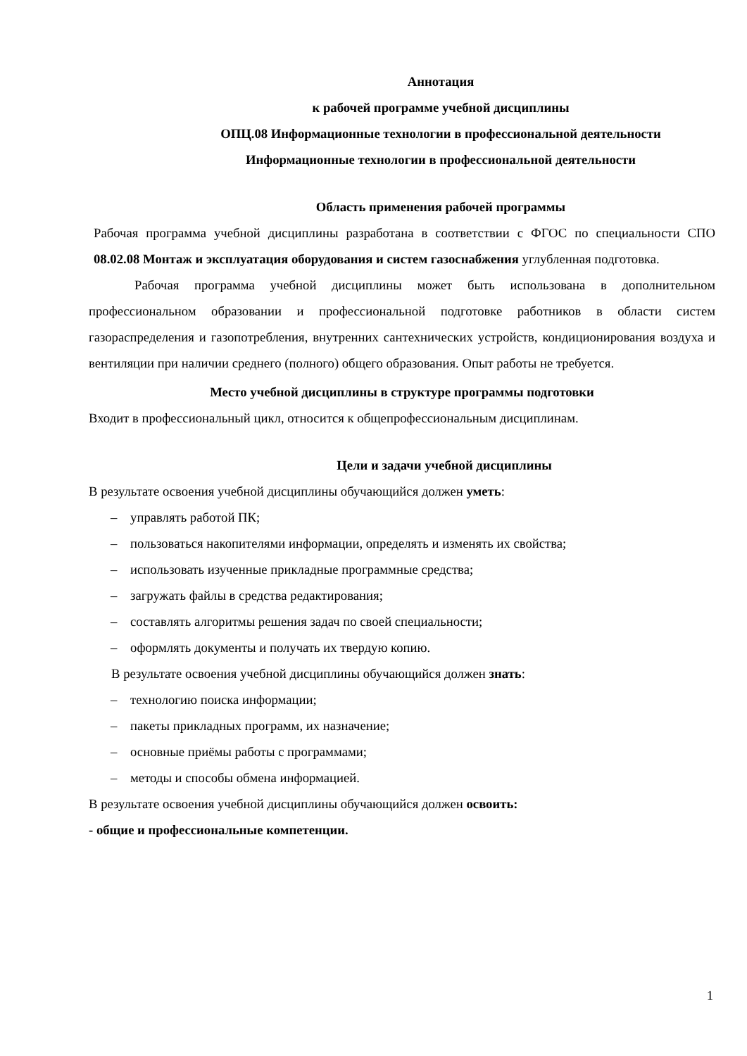Аннотация
к рабочей программе учебной дисциплины
ОПЦ.08 Информационные технологии в профессиональной деятельности
Информационные технологии в профессиональной деятельности
Область применения рабочей программы
Рабочая программа учебной дисциплины разработана в соответствии с ФГОС по специальности СПО 08.02.08 Монтаж и эксплуатация оборудования и систем газоснабжения углубленная подготовка.
Рабочая программа учебной дисциплины может быть использована в дополнительном профессиональном образовании и профессиональной подготовке работников в области систем газораспределения и газопотребления, внутренних сантехнических устройств, кондиционирования воздуха и вентиляции при наличии среднего (полного) общего образования. Опыт работы не требуется.
Место учебной дисциплины в структуре программы подготовки
Входит в профессиональный цикл, относится к общепрофессиональным дисциплинам.
Цели и задачи учебной дисциплины
В результате освоения учебной дисциплины обучающийся должен уметь:
– управлять работой ПК;
– пользоваться накопителями информации, определять и изменять их свойства;
– использовать изученные прикладные программные средства;
– загружать файлы в средства редактирования;
– составлять алгоритмы решения задач по своей специальности;
– оформлять документы и получать их твердую копию.
В результате освоения учебной дисциплины обучающийся должен знать:
– технологию поиска информации;
– пакеты прикладных программ, их назначение;
– основные приёмы работы с программами;
– методы и способы обмена информацией.
В результате освоения учебной дисциплины обучающийся должен освоить:
- общие и профессиональные компетенции.
1